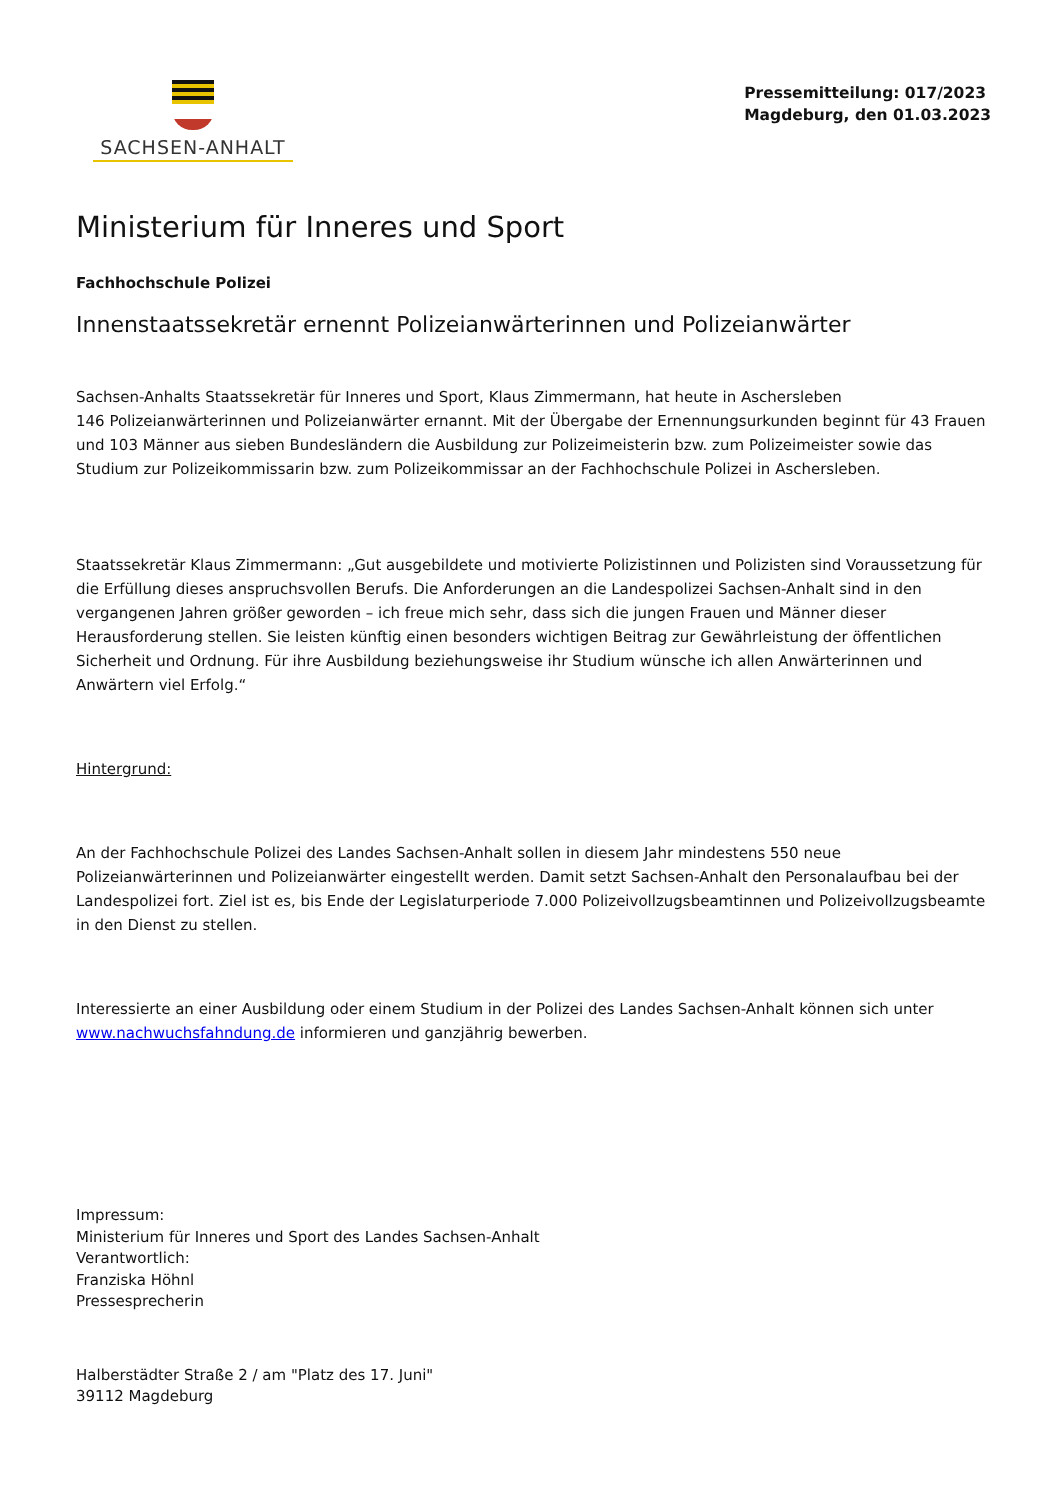SACHSEN-ANHALT
Pressemitteilung: 017/2023
Magdeburg, den 01.03.2023
Ministerium für Inneres und Sport
Fachhochschule Polizei
Innenstaatssekretär ernennt Polizeianwärterinnen und Polizeianwärter
Sachsen-Anhalts Staatssekretär für Inneres und Sport, Klaus Zimmermann, hat heute in Aschersleben
146 Polizeianwärterinnen und Polizeianwärter ernannt. Mit der Übergabe der Ernennungsurkunden beginnt für 43 Frauen und 103 Männer aus sieben Bundesländern die Ausbildung zur Polizeimeisterin bzw. zum Polizeimeister sowie das Studium zur Polizeikommissarin bzw. zum Polizeikommissar an der Fachhochschule Polizei in Aschersleben.
Staatssekretär Klaus Zimmermann: „Gut ausgebildete und motivierte Polizistinnen und Polizisten sind Voraussetzung für die Erfüllung dieses anspruchsvollen Berufs. Die Anforderungen an die Landespolizei Sachsen-Anhalt sind in den vergangenen Jahren größer geworden – ich freue mich sehr, dass sich die jungen Frauen und Männer dieser Herausforderung stellen. Sie leisten künftig einen besonders wichtigen Beitrag zur Gewährleistung der öffentlichen Sicherheit und Ordnung. Für ihre Ausbildung beziehungsweise ihr Studium wünsche ich allen Anwärterinnen und Anwärtern viel Erfolg.“
Hintergrund:
An der Fachhochschule Polizei des Landes Sachsen-Anhalt sollen in diesem Jahr mindestens 550 neue Polizeianwärterinnen und Polizeianwärter eingestellt werden. Damit setzt Sachsen-Anhalt den Personalaufbau bei der Landespolizei fort. Ziel ist es, bis Ende der Legislaturperiode 7.000 Polizeivollzugsbeamtinnen und Polizeivollzugsbeamte in den Dienst zu stellen.
Interessierte an einer Ausbildung oder einem Studium in der Polizei des Landes Sachsen-Anhalt können sich unter www.nachwuchsfahndung.de informieren und ganzjährig bewerben.
Impressum:
Ministerium für Inneres und Sport des Landes Sachsen-Anhalt
Verantwortlich:
Franziska Höhnl
Pressesprecherin
Halberstädter Straße 2 / am "Platz des 17. Juni"
39112 Magdeburg